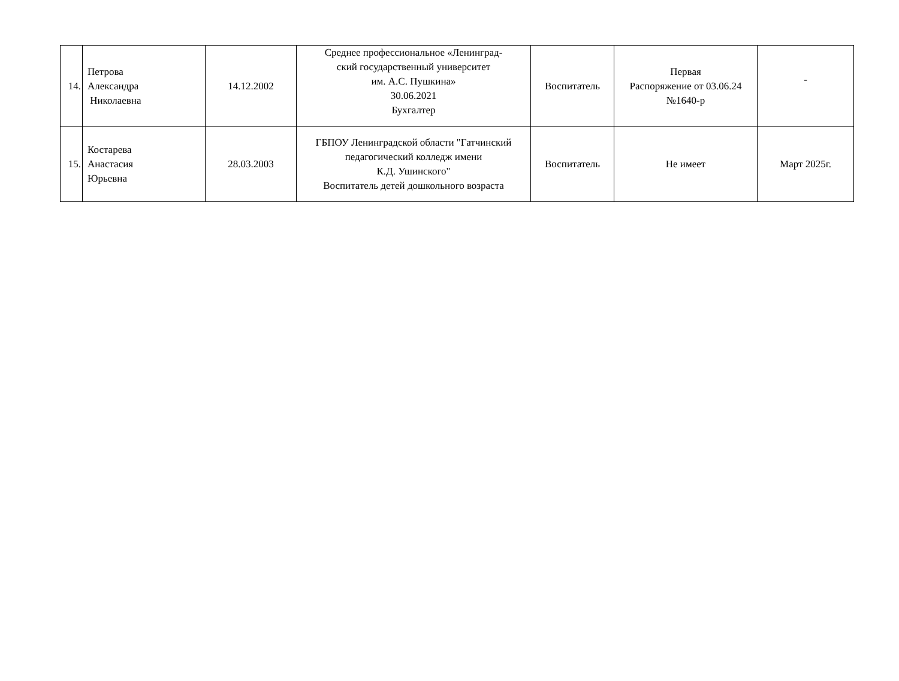| 14. | Петрова Александра Николаевна | 14.12.2002 | Среднее профессиональное «Ленинград- ский государственный университет им. А.С. Пушкина» 30.06.2021 Бухгалтер | Воспитатель | Первая Распоряжение от 03.06.24 №1640-р | - |
| 15. | Костарева Анастасия Юрьевна | 28.03.2003 | ГБПОУ Ленинградской области "Гатчинский педагогический колледж имени К.Д. Ушинского" Воспитатель детей дошкольного возраста | Воспитатель | Не имеет | Март 2025г. |